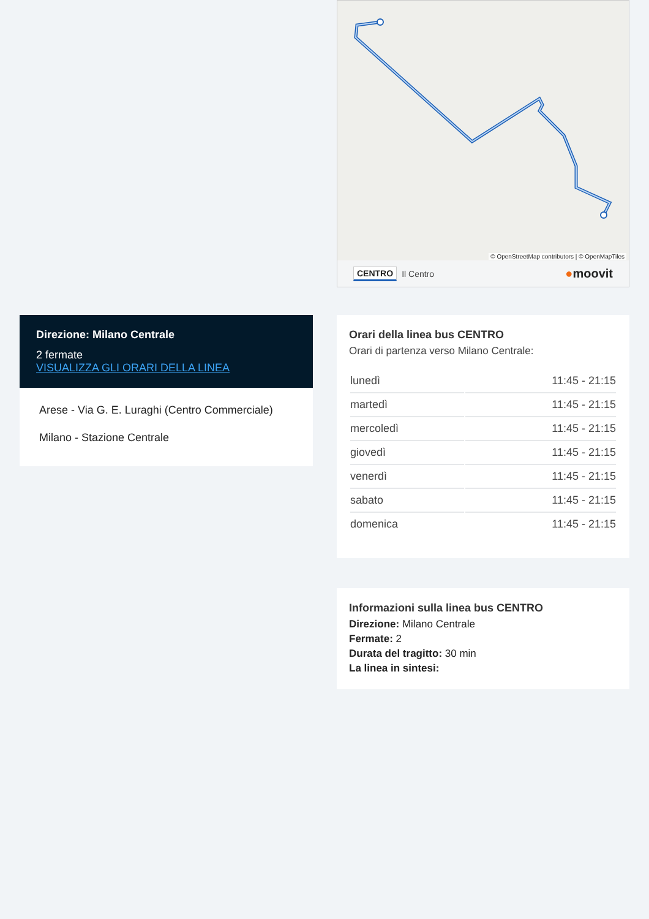© OpenStreetMap contributors | © OpenMapTiles
CENTRO Il Centro ●moovit
Direzione: Milano Centrale
2 fermate
VISUALIZZA GLI ORARI DELLA LINEA
Arese - Via G. E. Luraghi (Centro Commerciale)
Milano - Stazione Centrale
Orari della linea bus CENTRO
Orari di partenza verso Milano Centrale:
| lunedì | 11:45 - 21:15 |
| martedì | 11:45 - 21:15 |
| mercoledì | 11:45 - 21:15 |
| giovedì | 11:45 - 21:15 |
| venerdì | 11:45 - 21:15 |
| sabato | 11:45 - 21:15 |
| domenica | 11:45 - 21:15 |
Informazioni sulla linea bus CENTRO
Direzione: Milano Centrale
Fermate: 2
Durata del tragitto: 30 min
La linea in sintesi: